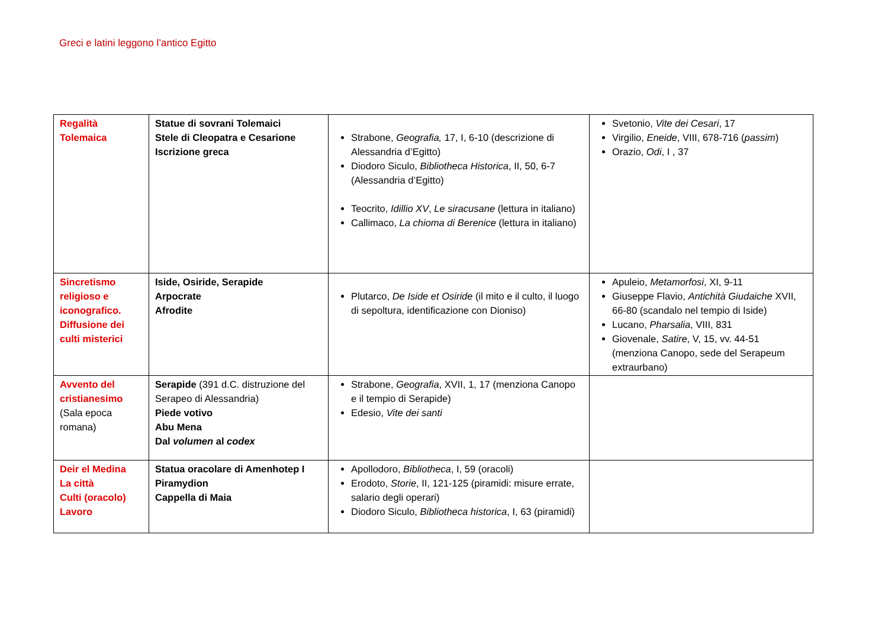Greci e latini leggono l’antico Egitto
| Regalità Tolemaica | Statue di sovrani Tolemaici Stele di Cleopatra e Cesarione Iscrizione greca | Strabone, Geografia, 17, I, 6-10 (descrizione di Alessandria d’Egitto) Diodoro Siculo, Bibliotheca Historica , II, 50, 6-7 (Alessandria d’Egitto) Teocrito, Idillio XV , Le siracusane (lettura in italiano) Callimaco, La chioma di Berenice (lettura in italiano) | Svetonio, Vite dei Cesari , 17 Virgilio, Eneide , VIII, 678-716 ( passim ) Orazio, Odi , I , 37 |
| Sincretismo religioso e iconografico. Diffusione dei culti misterici | Iside, Osiride, Serapide Arpocrate Afrodite | Plutarco, De Iside et Osiride (il mito e il culto, il luogo di sepoltura, identificazione con Dioniso) | Apuleio, Metamorfosi , XI, 9-11 Giuseppe Flavio, Antichità Giudaiche XVII, 66-80 (scandalo nel tempio di Iside) Lucano, Pharsalia , VIII, 831 Giovenale, Satire , V, 15, vv. 44-51 (menziona Canopo, sede del Serapeum extraurbano) |
| Avvento del cristianesimo (Sala epoca romana) | Serapide (391 d.C. distruzione del Serapeo di Alessandria) Piede votivo Abu Mena Dal volumen al codex | Strabone, Geografia , XVII, 1, 17 (menziona Canopo e il tempio di Serapide) Edesio, Vite dei santi | |
| Deir el Medina La città Culti (oracolo) Lavoro | Statua oracolare di Amenhotep I Piramydion Cappella di Maia | Apollodoro, Bibliotheca , I, 59 (oracoli) Erodoto, Storie , II, 121-125 (piramidi: misure errate, salario degli operari) Diodoro Siculo, Bibliotheca historica , I, 63 (piramidi) | |